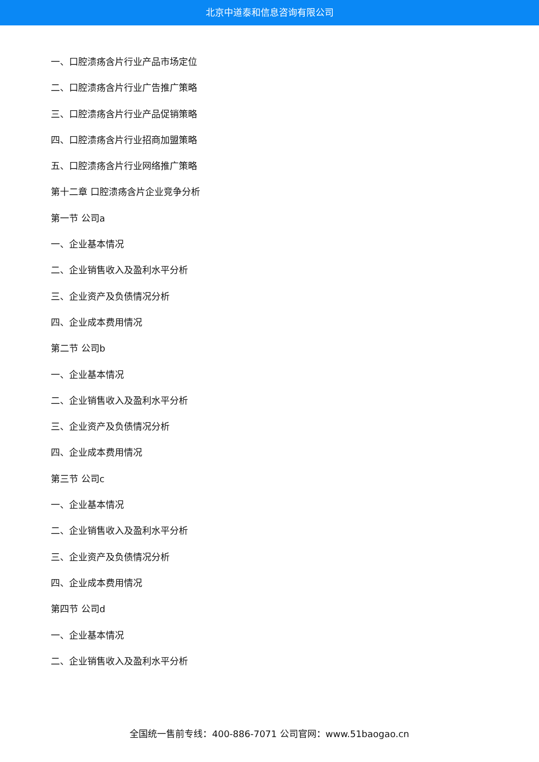北京中道泰和信息咨询有限公司
一、口腔溃疡含片行业产品市场定位
二、口腔溃疡含片行业广告推广策略
三、口腔溃疡含片行业产品促销策略
四、口腔溃疡含片行业招商加盟策略
五、口腔溃疡含片行业网络推广策略
第十二章 口腔溃疡含片企业竞争分析
第一节 公司a
一、企业基本情况
二、企业销售收入及盈利水平分析
三、企业资产及负债情况分析
四、企业成本费用情况
第二节 公司b
一、企业基本情况
二、企业销售收入及盈利水平分析
三、企业资产及负债情况分析
四、企业成本费用情况
第三节 公司c
一、企业基本情况
二、企业销售收入及盈利水平分析
三、企业资产及负债情况分析
四、企业成本费用情况
第四节 公司d
一、企业基本情况
二、企业销售收入及盈利水平分析
全国统一售前专线：400-886-7071 公司官网：www.51baogao.cn